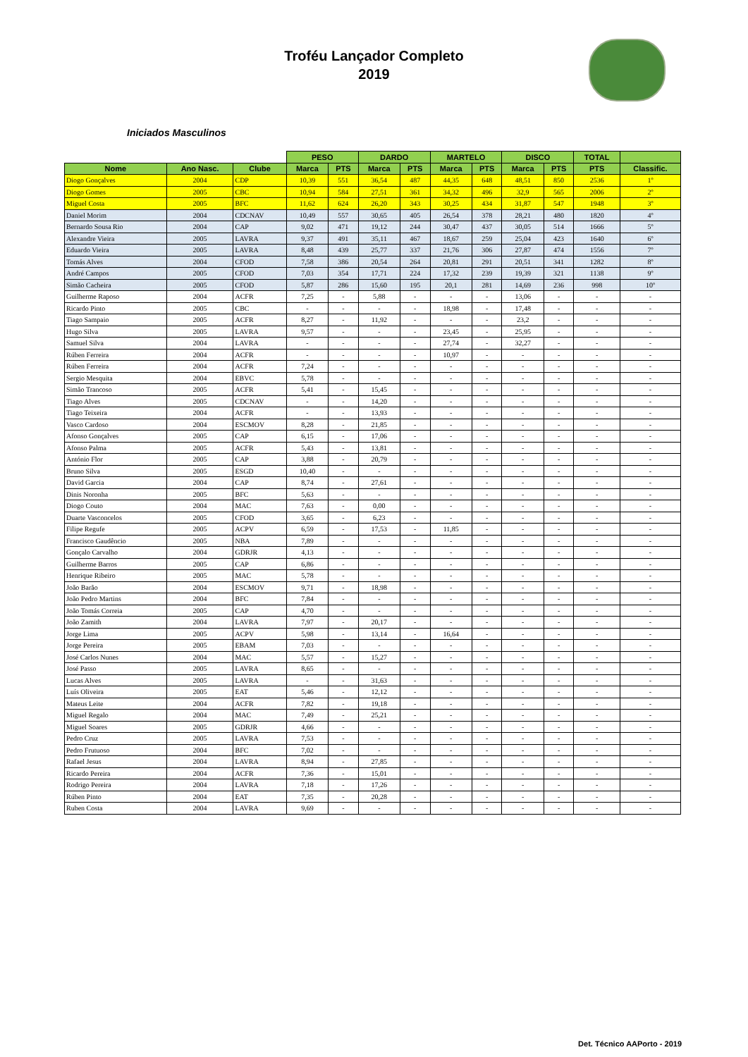Troféu Lançador Completo
2019
Iniciados Masculinos
| | | | PESO | | DARDO | | MARTELO | | DISCO | | TOTAL | |
| --- | --- | --- | --- | --- | --- | --- | --- | --- | --- | --- | --- | --- |
| Nome | Ano Nasc. | Clube | Marca | PTS | Marca | PTS | Marca | PTS | Marca | PTS | PTS | Classific. |
| Diogo Gonçalves | 2004 | CDP | 10,39 | 551 | 36,54 | 487 | 44,35 | 648 | 48,51 | 850 | 2536 | 1º |
| Diogo Gomes | 2005 | CBC | 10,94 | 584 | 27,51 | 361 | 34,32 | 496 | 32,9 | 565 | 2006 | 2º |
| Miguel Costa | 2005 | BFC | 11,62 | 624 | 26,20 | 343 | 30,25 | 434 | 31,87 | 547 | 1948 | 3º |
| Daniel Morim | 2004 | CDCNAV | 10,49 | 557 | 30,65 | 405 | 26,54 | 378 | 28,21 | 480 | 1820 | 4º |
| Bernardo Sousa Rio | 2004 | CAP | 9,02 | 471 | 19,12 | 244 | 30,47 | 437 | 30,05 | 514 | 1666 | 5º |
| Alexandre Vieira | 2005 | LAVRA | 9,37 | 491 | 35,11 | 467 | 18,67 | 259 | 25,04 | 423 | 1640 | 6º |
| Eduardo Vieira | 2005 | LAVRA | 8,48 | 439 | 25,77 | 337 | 21,76 | 306 | 27,87 | 474 | 1556 | 7º |
| Tomás Alves | 2004 | CFOD | 7,58 | 386 | 20,54 | 264 | 20,81 | 291 | 20,51 | 341 | 1282 | 8º |
| André Campos | 2005 | CFOD | 7,03 | 354 | 17,71 | 224 | 17,32 | 239 | 19,39 | 321 | 1138 | 9º |
| Simão Cacheira | 2005 | CFOD | 5,87 | 286 | 15,60 | 195 | 20,1 | 281 | 14,69 | 236 | 998 | 10º |
| Guilherme Raposo | 2004 | ACFR | 7,25 | - | 5,88 | - | - | - | 13,06 | - | - | - |
| Ricardo Pinto | 2005 | CBC | - | - | - | - | 18,98 | - | 17,48 | - | - | - |
| Tiago Sampaio | 2005 | ACFR | 8,27 | - | 11,92 | - | - | - | 23,2 | - | - | - |
| Hugo Silva | 2005 | LAVRA | 9,57 | - | - | - | 23,45 | - | 25,95 | - | - | - |
| Samuel Silva | 2004 | LAVRA | - | - | - | - | 27,74 | - | 32,27 | - | - | - |
| Rúben Ferreira | 2004 | ACFR | - | - | - | - | 10,97 | - | - | - | - | - |
| Rúben Ferreira | 2004 | ACFR | 7,24 | - | - | - | - | - | - | - | - | - |
| Sergio Mesquita | 2004 | EBVC | 5,78 | - | - | - | - | - | - | - | - | - |
| Simão Trancoso | 2005 | ACFR | 5,41 | - | 15,45 | - | - | - | - | - | - | - |
| Tiago Alves | 2005 | CDCNAV | - | - | 14,20 | - | - | - | - | - | - | - |
| Tiago Teixeira | 2004 | ACFR | - | - | 13,93 | - | - | - | - | - | - | - |
| Vasco Cardoso | 2004 | ESCMOV | 8,28 | - | 21,85 | - | - | - | - | - | - | - |
| Afonso Gonçalves | 2005 | CAP | 6,15 | - | 17,06 | - | - | - | - | - | - | - |
| Afonso Palma | 2005 | ACFR | 5,43 | - | 13,81 | - | - | - | - | - | - | - |
| António Flor | 2005 | CAP | 3,88 | - | 20,79 | - | - | - | - | - | - | - |
| Bruno Silva | 2005 | ESGD | 10,40 | - | - | - | - | - | - | - | - | - |
| David Garcia | 2004 | CAP | 8,74 | - | 27,61 | - | - | - | - | - | - | - |
| Dinis Noronha | 2005 | BFC | 5,63 | - | - | - | - | - | - | - | - | - |
| Diogo Couto | 2004 | MAC | 7,63 | - | 0,00 | - | - | - | - | - | - | - |
| Duarte Vasconcelos | 2005 | CFOD | 3,65 | - | 6,23 | - | - | - | - | - | - | - |
| Filipe Regufe | 2005 | ACPV | 6,59 | - | 17,53 | - | 11,85 | - | - | - | - | - |
| Francisco Gaudêncio | 2005 | NBA | 7,89 | - | - | - | - | - | - | - | - | - |
| Gonçalo Carvalho | 2004 | GDRJR | 4,13 | - | - | - | - | - | - | - | - | - |
| Guilherme Barros | 2005 | CAP | 6,86 | - | - | - | - | - | - | - | - | - |
| Henrique Ribeiro | 2005 | MAC | 5,78 | - | - | - | - | - | - | - | - | - |
| João Barão | 2004 | ESCMOV | 9,71 | - | 18,98 | - | - | - | - | - | - | - |
| João Pedro Martins | 2004 | BFC | 7,84 | - | - | - | - | - | - | - | - | - |
| João Tomás Correia | 2005 | CAP | 4,70 | - | - | - | - | - | - | - | - | - |
| João Zamith | 2004 | LAVRA | 7,97 | - | 20,17 | - | - | - | - | - | - | - |
| Jorge Lima | 2005 | ACPV | 5,98 | - | 13,14 | - | 16,64 | - | - | - | - | - |
| Jorge Pereira | 2005 | EBAM | 7,03 | - | - | - | - | - | - | - | - | - |
| José Carlos Nunes | 2004 | MAC | 5,57 | - | 15,27 | - | - | - | - | - | - | - |
| José Passo | 2005 | LAVRA | 8,65 | - | - | - | - | - | - | - | - | - |
| Lucas Alves | 2005 | LAVRA | - | - | 31,63 | - | - | - | - | - | - | - |
| Luís Oliveira | 2005 | EAT | 5,46 | - | 12,12 | - | - | - | - | - | - | - |
| Mateus Leite | 2004 | ACFR | 7,82 | - | 19,18 | - | - | - | - | - | - | - |
| Miguel Regalo | 2004 | MAC | 7,49 | - | 25,21 | - | - | - | - | - | - | - |
| Miguel Soares | 2005 | GDRJR | 4,66 | - | - | - | - | - | - | - | - | - |
| Pedro Cruz | 2005 | LAVRA | 7,53 | - | - | - | - | - | - | - | - | - |
| Pedro Frutuoso | 2004 | BFC | 7,02 | - | - | - | - | - | - | - | - | - |
| Rafael Jesus | 2004 | LAVRA | 8,94 | - | 27,85 | - | - | - | - | - | - | - |
| Ricardo Pereira | 2004 | ACFR | 7,36 | - | 15,01 | - | - | - | - | - | - | - |
| Rodrigo Pereira | 2004 | LAVRA | 7,18 | - | 17,26 | - | - | - | - | - | - | - |
| Rúben Pinto | 2004 | EAT | 7,35 | - | 20,28 | - | - | - | - | - | - | - |
| Ruben Costa | 2004 | LAVRA | 9,69 | - | - | - | - | - | - | - | - | - |
Det. Técnico AAPorto - 2019